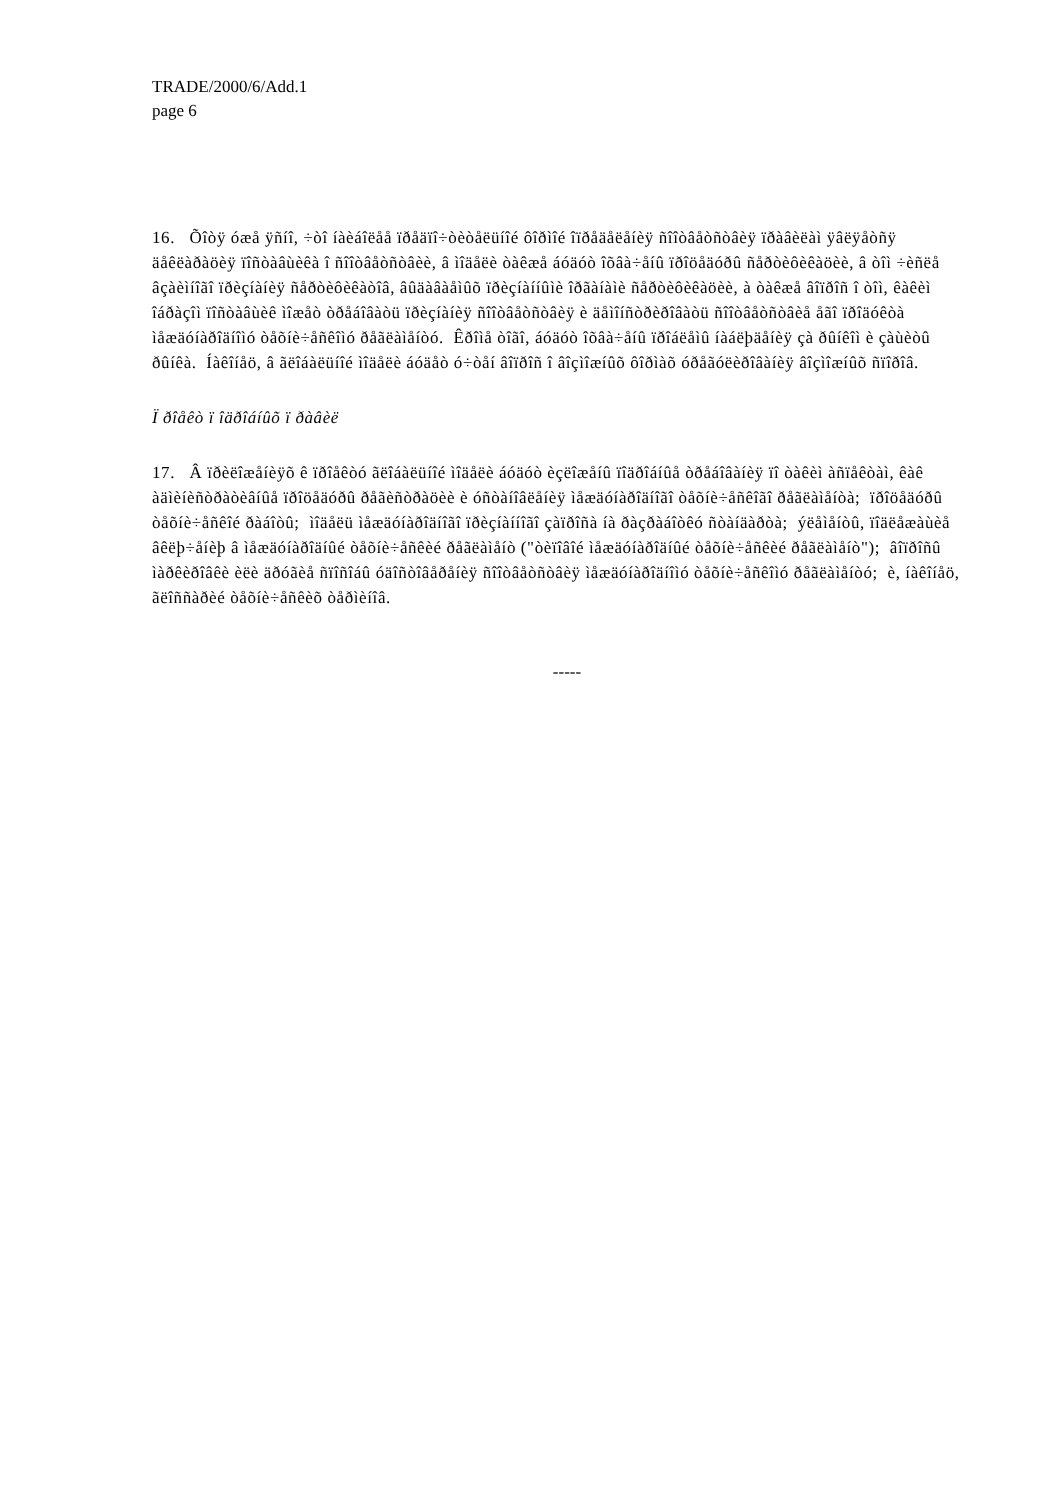TRADE/2000/6/Add.1
page 6
16. Õîòÿ óæå ÿñíî, ÷òî íàèáîëåå ïðåäïî÷òèòåëüíîé ôîðìîé îïðåäåëåíèÿ ñîîòâåòñòâèÿ ïðàâèëàì ÿâëÿåòñÿ äåêëàðàöèÿ ïîñòàâùèêà î ñîîòâåòñòâèè, â ìîäåëè òàêæå áóäóò îõâà÷åíû ïðîöåäóðû ñåðòèôèêàöèè, â òîì ÷èñëå âçàèìíîãî ïðèçíàíèÿ ñåðòèôèêàòîâ, âûäàâàåìûõ ïðèçíàííûìè îðãàíàìè ñåðòèôèêàöèè, à òàêæå âîïðîñ î òîì, êàêèì îáðàçîì ïîñòàâùèê ìîæåò òðåáîâàòü ïðèçíàíèÿ ñîîòâåòñòâèÿ è äåìîíñòðèðîâàòü ñîîòâåòñòâèå åãî ïðîäóêòà ìåæäóíàðîäíîìó òåõíè÷åñêîìó ðåãëàìåíòó. Êðîìå òîãî, áóäóò îõâà÷åíû ïðîáëåìû íàáëþäåíèÿ çà ðûíêîì è çàùèòû ðûíêà. Íàêîíåö, â ãëîáàëüíîé ìîäåëè áóäåò ó÷òåí âîïðîñ î âîçìîæíûõ ôîðìàõ óðåãóëèðîâàíèÿ âîçìîæíûõ ñïîðîâ.
Ï ðîåêò ï îäðîáíûõ ï ðàâèë
17. Â ïðèëîæåíèÿõ ê ïðîåêòó ãëîáàëüíîé ìîäåëè áóäóò èçëîæåíû ïîäðîáíûå òðåáîâàíèÿ ïî òàêèì àñïåêòàì, êàê àäìèíèñòðàòèâíûå ïðîöåäóðû ðåãèñòðàöèè è óñòàíîâëåíèÿ ìåæäóíàðîäíîãî òåõíè÷åñêîãî ðåãëàìåíòà; ïðîöåäóðû òåõíè÷åñêîé ðàáîòû; ìîäåëü ìåæäóíàðîäíîãî ïðèçíàííîãî çàïðîñà íà ðàçðàáîòêó ñòàíäàðòà; ýëåìåíòû, ïîäëåæàùèå âêëþ÷åíèþ â ìåæäóíàðîäíûé òåõíè÷åñêèé ðåãëàìåíò ("òèïîâîé ìåæäóíàðîäíûé òåõíè÷åñêèé ðåãëàìåíò"); âîïðîñû ìàðêèðîâêè èëè äðóãèå ñïîñîáû óäîñòîâåðåíèÿ ñîîòâåòñòâèÿ ìåæäóíàðîäíîìó òåõíè÷åñêîìó ðåãëàìåíòó; è, íàêîíåö, ãëîññàðèé òåõíè÷åñêèõ òåðìèíîâ.
-----